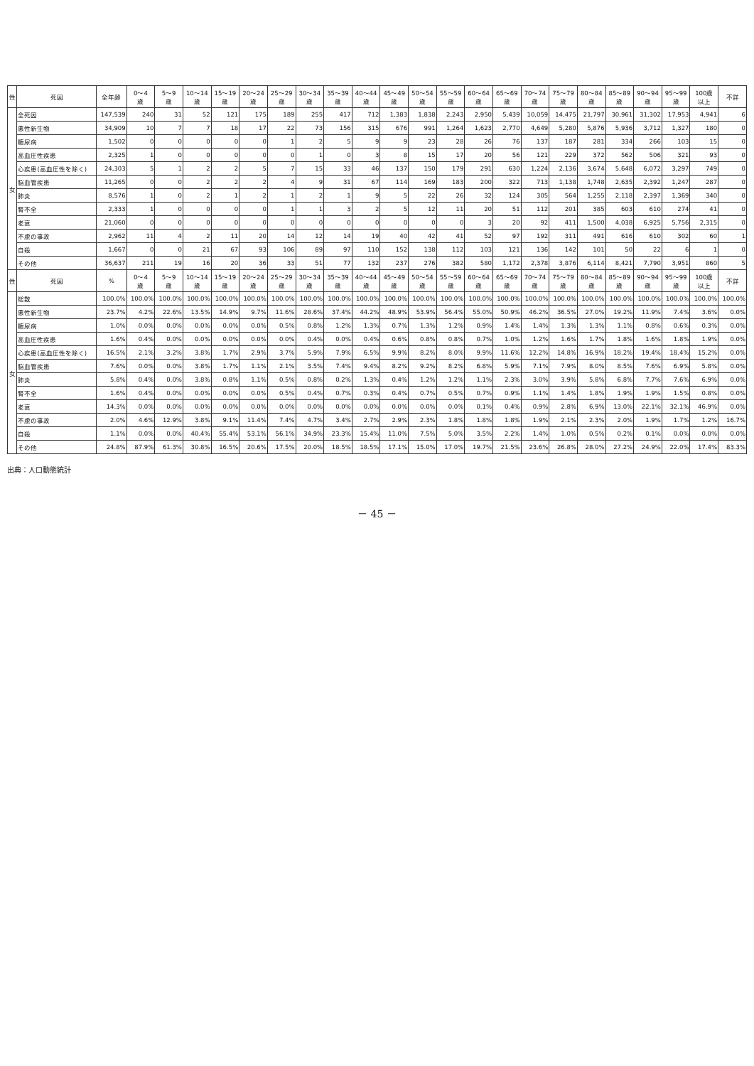| 性 | 死因 | 全年齢 | 0～4 歳 | 5～9 歳 | 10～14 歳 | 15～19 歳 | 20～24 歳 | 25～29 歳 | 30～34 歳 | 35～39 歳 | 40～44 歳 | 45～49 歳 | 50～54 歳 | 55～59 歳 | 60～64 歳 | 65～69 歳 | 70～74 歳 | 75～79 歳 | 80～84 歳 | 85～89 歳 | 90～94 歳 | 95～99 歳 | 100歳 以上 | 不詳 |
| --- | --- | --- | --- | --- | --- | --- | --- | --- | --- | --- | --- | --- | --- | --- | --- | --- | --- | --- | --- | --- | --- | --- | --- | --- |
| 女 | 全死因 | 147,539 | 240 | 31 | 52 | 121 | 175 | 189 | 255 | 417 | 712 | 1,383 | 1,838 | 2,243 | 2,950 | 5,439 | 10,059 | 14,475 | 21,797 | 30,961 | 31,302 | 17,953 | 4,941 | 6 |
| | 悪性新生物 | 34,909 | 10 | 7 | 7 | 18 | 17 | 22 | 73 | 156 | 315 | 676 | 991 | 1,264 | 1,623 | 2,770 | 4,649 | 5,280 | 5,876 | 5,936 | 3,712 | 1,327 | 180 | 0 |
| | 糖尿病 | 1,502 | 0 | 0 | 0 | 0 | 0 | 1 | 2 | 5 | 9 | 9 | 23 | 28 | 26 | 76 | 137 | 187 | 281 | 334 | 266 | 103 | 15 | 0 |
| | 高血圧性疾患 | 2,325 | 1 | 0 | 0 | 0 | 0 | 0 | 1 | 0 | 3 | 8 | 15 | 17 | 20 | 56 | 121 | 229 | 372 | 562 | 506 | 321 | 93 | 0 |
| | 心疾患(高血圧性を除く) | 24,303 | 5 | 1 | 2 | 2 | 5 | 7 | 15 | 33 | 46 | 137 | 150 | 179 | 291 | 630 | 1,224 | 2,136 | 3,674 | 5,648 | 6,072 | 3,297 | 749 | 0 |
| | 脳血管疾患 | 11,265 | 0 | 0 | 2 | 2 | 2 | 4 | 9 | 31 | 67 | 114 | 169 | 183 | 200 | 322 | 713 | 1,138 | 1,748 | 2,635 | 2,392 | 1,247 | 287 | 0 |
| | 肺炎 | 8,576 | 1 | 0 | 2 | 1 | 2 | 1 | 2 | 1 | 9 | 5 | 22 | 26 | 32 | 124 | 305 | 564 | 1,255 | 2,118 | 2,397 | 1,369 | 340 | 0 |
| | 腎不全 | 2,333 | 1 | 0 | 0 | 0 | 0 | 1 | 1 | 3 | 2 | 5 | 12 | 11 | 20 | 51 | 112 | 201 | 385 | 603 | 610 | 274 | 41 | 0 |
| | 老衰 | 21,060 | 0 | 0 | 0 | 0 | 0 | 0 | 0 | 0 | 0 | 0 | 0 | 0 | 3 | 20 | 92 | 411 | 1,500 | 4,038 | 6,925 | 5,756 | 2,315 | 0 |
| | 不慮の事故 | 2,962 | 11 | 4 | 2 | 11 | 20 | 14 | 12 | 14 | 19 | 40 | 42 | 41 | 52 | 97 | 192 | 311 | 491 | 616 | 610 | 302 | 60 | 1 |
| | 自殺 | 1,667 | 0 | 0 | 21 | 67 | 93 | 106 | 89 | 97 | 110 | 152 | 138 | 112 | 103 | 121 | 136 | 142 | 101 | 50 | 22 | 6 | 1 | 0 |
| | その他 | 36,637 | 211 | 19 | 16 | 20 | 36 | 33 | 51 | 77 | 132 | 237 | 276 | 382 | 580 | 1,172 | 2,378 | 3,876 | 6,114 | 8,421 | 7,790 | 3,951 | 860 | 5 |
| 性 | 死因 | % | 0～4 歳 | 5～9 歳 | 10～14 歳 | 15～19 歳 | 20～24 歳 | 25～29 歳 | 30～34 歳 | 35～39 歳 | 40～44 歳 | 45～49 歳 | 50～54 歳 | 55～59 歳 | 60～64 歳 | 65～69 歳 | 70～74 歳 | 75～79 歳 | 80～84 歳 | 85～89 歳 | 90～94 歳 | 95～99 歳 | 100歳 以上 | 不詳 |
| 女 | 総数 | 100.0% | 100.0% | 100.0% | 100.0% | 100.0% | 100.0% | 100.0% | 100.0% | 100.0% | 100.0% | 100.0% | 100.0% | 100.0% | 100.0% | 100.0% | 100.0% | 100.0% | 100.0% | 100.0% | 100.0% | 100.0% | 100.0% | 100.0% |
| | 悪性新生物 | 23.7% | 4.2% | 22.6% | 13.5% | 14.9% | 9.7% | 11.6% | 28.6% | 37.4% | 44.2% | 48.9% | 53.9% | 56.4% | 55.0% | 50.9% | 46.2% | 36.5% | 27.0% | 19.2% | 11.9% | 7.4% | 3.6% | 0.0% |
| | 糖尿病 | 1.0% | 0.0% | 0.0% | 0.0% | 0.0% | 0.0% | 0.5% | 0.8% | 1.2% | 1.3% | 0.7% | 1.3% | 1.2% | 0.9% | 1.4% | 1.4% | 1.3% | 1.3% | 1.1% | 0.8% | 0.6% | 0.3% | 0.0% |
| | 高血圧性疾患 | 1.6% | 0.4% | 0.0% | 0.0% | 0.0% | 0.0% | 0.0% | 0.4% | 0.0% | 0.4% | 0.6% | 0.8% | 0.8% | 0.7% | 1.0% | 1.2% | 1.6% | 1.7% | 1.8% | 1.6% | 1.8% | 1.9% | 0.0% |
| | 心疾患(高血圧性を除く) | 16.5% | 2.1% | 3.2% | 3.8% | 1.7% | 2.9% | 3.7% | 5.9% | 7.9% | 6.5% | 9.9% | 8.2% | 8.0% | 9.9% | 11.6% | 12.2% | 14.8% | 16.9% | 18.2% | 19.4% | 18.4% | 15.2% | 0.0% |
| | 脳血管疾患 | 7.6% | 0.0% | 0.0% | 3.8% | 1.7% | 1.1% | 2.1% | 3.5% | 7.4% | 9.4% | 8.2% | 9.2% | 8.2% | 6.8% | 5.9% | 7.1% | 7.9% | 8.0% | 8.5% | 7.6% | 6.9% | 5.8% | 0.0% |
| | 肺炎 | 5.8% | 0.4% | 0.0% | 3.8% | 0.8% | 1.1% | 0.5% | 0.8% | 0.2% | 1.3% | 0.4% | 1.2% | 1.2% | 1.1% | 2.3% | 3.0% | 3.9% | 5.8% | 6.8% | 7.7% | 7.6% | 6.9% | 0.0% |
| | 腎不全 | 1.6% | 0.4% | 0.0% | 0.0% | 0.0% | 0.0% | 0.5% | 0.4% | 0.7% | 0.3% | 0.4% | 0.7% | 0.5% | 0.7% | 0.9% | 1.1% | 1.4% | 1.8% | 1.9% | 1.9% | 1.5% | 0.8% | 0.0% |
| | 老衰 | 14.3% | 0.0% | 0.0% | 0.0% | 0.0% | 0.0% | 0.0% | 0.0% | 0.0% | 0.0% | 0.0% | 0.0% | 0.0% | 0.1% | 0.4% | 0.9% | 2.8% | 6.9% | 13.0% | 22.1% | 32.1% | 46.9% | 0.0% |
| | 不慮の事故 | 2.0% | 4.6% | 12.9% | 3.8% | 9.1% | 11.4% | 7.4% | 4.7% | 3.4% | 2.7% | 2.9% | 2.3% | 1.8% | 1.8% | 1.8% | 1.9% | 2.1% | 2.3% | 2.0% | 1.9% | 1.7% | 1.2% | 16.7% |
| | 自殺 | 1.1% | 0.0% | 0.0% | 40.4% | 55.4% | 53.1% | 56.1% | 34.9% | 23.3% | 15.4% | 11.0% | 7.5% | 5.0% | 3.5% | 2.2% | 1.4% | 1.0% | 0.5% | 0.2% | 0.1% | 0.0% | 0.0% | 0.0% |
| | その他 | 24.8% | 87.9% | 61.3% | 30.8% | 16.5% | 20.6% | 17.5% | 20.0% | 18.5% | 18.5% | 17.1% | 15.0% | 17.0% | 19.7% | 21.5% | 23.6% | 26.8% | 28.0% | 27.2% | 24.9% | 22.0% | 17.4% | 83.3% |
出典：人口動態統計
－ 45 －